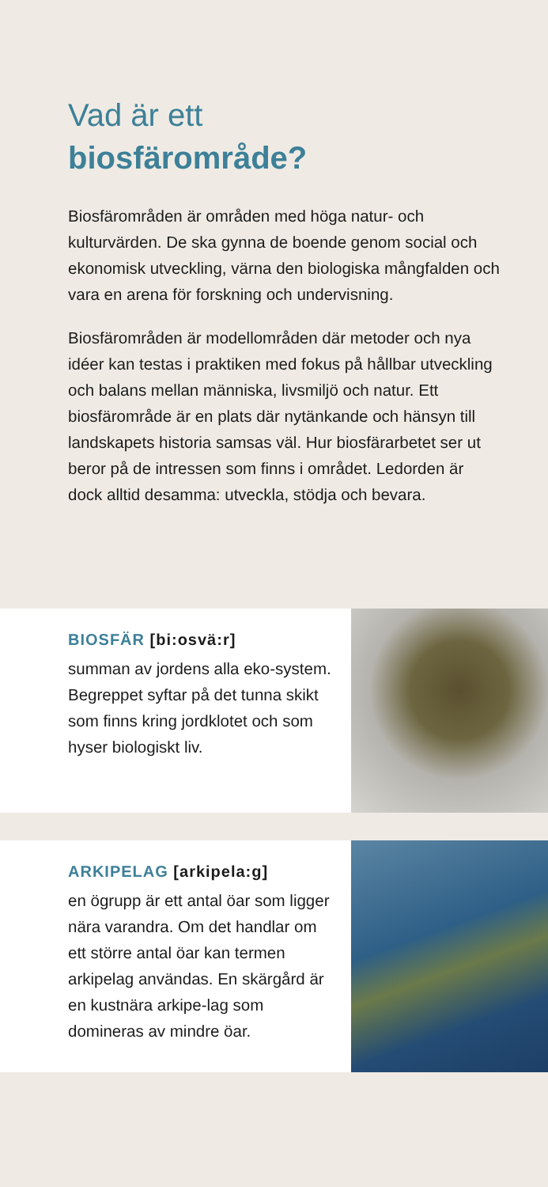Vad är ett
biosfärområde?
Biosfärområden är områden med höga natur- och kulturvärden. De ska gynna de boende genom social och ekonomisk utveckling, värna den biologiska mångfalden och vara en arena för forskning och undervisning.
Biosfärområden är modellområden där metoder och nya idéer kan testas i praktiken med fokus på hållbar utveckling och balans mellan människa, livsmiljö och natur. Ett biosfärområde är en plats där nytänkande och hänsyn till landskapets historia samsas väl. Hur biosfärarbetet ser ut beror på de intressen som finns i området. Ledorden är dock alltid desamma: utveckla, stödja och bevara.
BIOSFÄR [bi:osvä:r]
summan av jordens alla eko-system. Begreppet syftar på det tunna skikt som finns kring jordklotet och som hyser biologiskt liv.
ARKIPELAG [arkipela:g]
en ögrupp är ett antal öar som ligger nära varandra. Om det handlar om ett större antal öar kan termen arkipelag användas. En skärgård är en kustnära arkipe-lag som domineras av mindre öar.